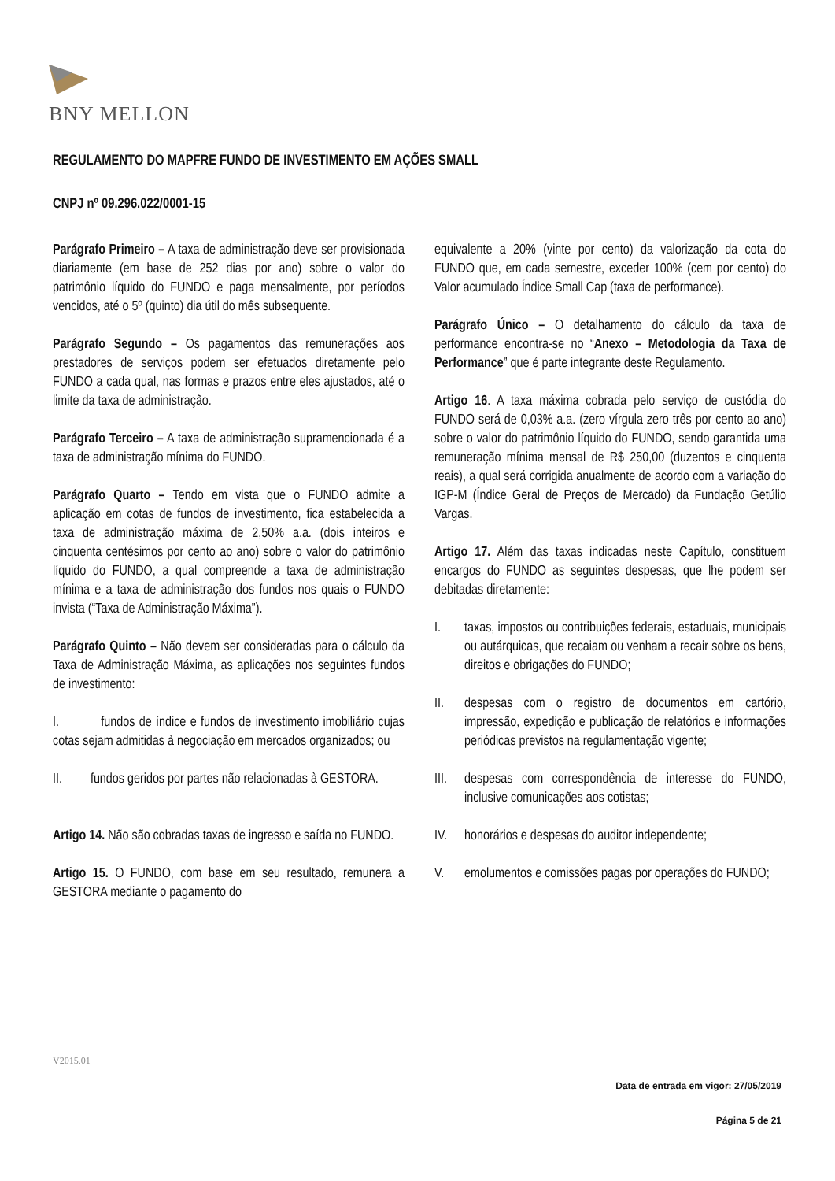BNY MELLON
REGULAMENTO DO MAPFRE FUNDO DE INVESTIMENTO EM AÇÕES SMALL
CNPJ nº 09.296.022/0001-15
Parágrafo Primeiro – A taxa de administração deve ser provisionada diariamente (em base de 252 dias por ano) sobre o valor do patrimônio líquido do FUNDO e paga mensalmente, por períodos vencidos, até o 5º (quinto) dia útil do mês subsequente.
Parágrafo Segundo – Os pagamentos das remunerações aos prestadores de serviços podem ser efetuados diretamente pelo FUNDO a cada qual, nas formas e prazos entre eles ajustados, até o limite da taxa de administração.
Parágrafo Terceiro – A taxa de administração supramencionada é a taxa de administração mínima do FUNDO.
Parágrafo Quarto – Tendo em vista que o FUNDO admite a aplicação em cotas de fundos de investimento, fica estabelecida a taxa de administração máxima de 2,50% a.a. (dois inteiros e cinquenta centésimos por cento ao ano) sobre o valor do patrimônio líquido do FUNDO, a qual compreende a taxa de administração mínima e a taxa de administração dos fundos nos quais o FUNDO invista (“Taxa de Administração Máxima”).
Parágrafo Quinto – Não devem ser consideradas para o cálculo da Taxa de Administração Máxima, as aplicações nos seguintes fundos de investimento:
I. fundos de índice e fundos de investimento imobiliário cujas cotas sejam admitidas à negociação em mercados organizados; ou
II. fundos geridos por partes não relacionadas à GESTORA.
Artigo 14. Não são cobradas taxas de ingresso e saída no FUNDO.
Artigo 15. O FUNDO, com base em seu resultado, remunera a GESTORA mediante o pagamento do
equivalente a 20% (vinte por cento) da valorização da cota do FUNDO que, em cada semestre, exceder 100% (cem por cento) do Valor acumulado Índice Small Cap (taxa de performance).
Parágrafo Único – O detalhamento do cálculo da taxa de performance encontra-se no “Anexo – Metodologia da Taxa de Performance” que é parte integrante deste Regulamento.
Artigo 16. A taxa máxima cobrada pelo serviço de custódia do FUNDO será de 0,03% a.a. (zero vírgula zero três por cento ao ano) sobre o valor do patrimônio líquido do FUNDO, sendo garantida uma remuneração mínima mensal de R$ 250,00 (duzentos e cinquenta reais), a qual será corrigida anualmente de acordo com a variação do IGP-M (Índice Geral de Preços de Mercado) da Fundação Getúlio Vargas.
Artigo 17. Além das taxas indicadas neste Capítulo, constituem encargos do FUNDO as seguintes despesas, que lhe podem ser debitadas diretamente:
I. taxas, impostos ou contribuições federais, estaduais, municipais ou autárquicas, que recaiam ou venham a recair sobre os bens, direitos e obrigações do FUNDO;
II. despesas com o registro de documentos em cartório, impressão, expedição e publicação de relatórios e informações periódicas previstos na regulamentação vigente;
III. despesas com correspondência de interesse do FUNDO, inclusive comunicações aos cotistas;
IV. honorários e despesas do auditor independente;
V. emolumentos e comissões pagas por operações do FUNDO;
V2015.01
Data de entrada em vigor: 27/05/2019
Página 5 de 21